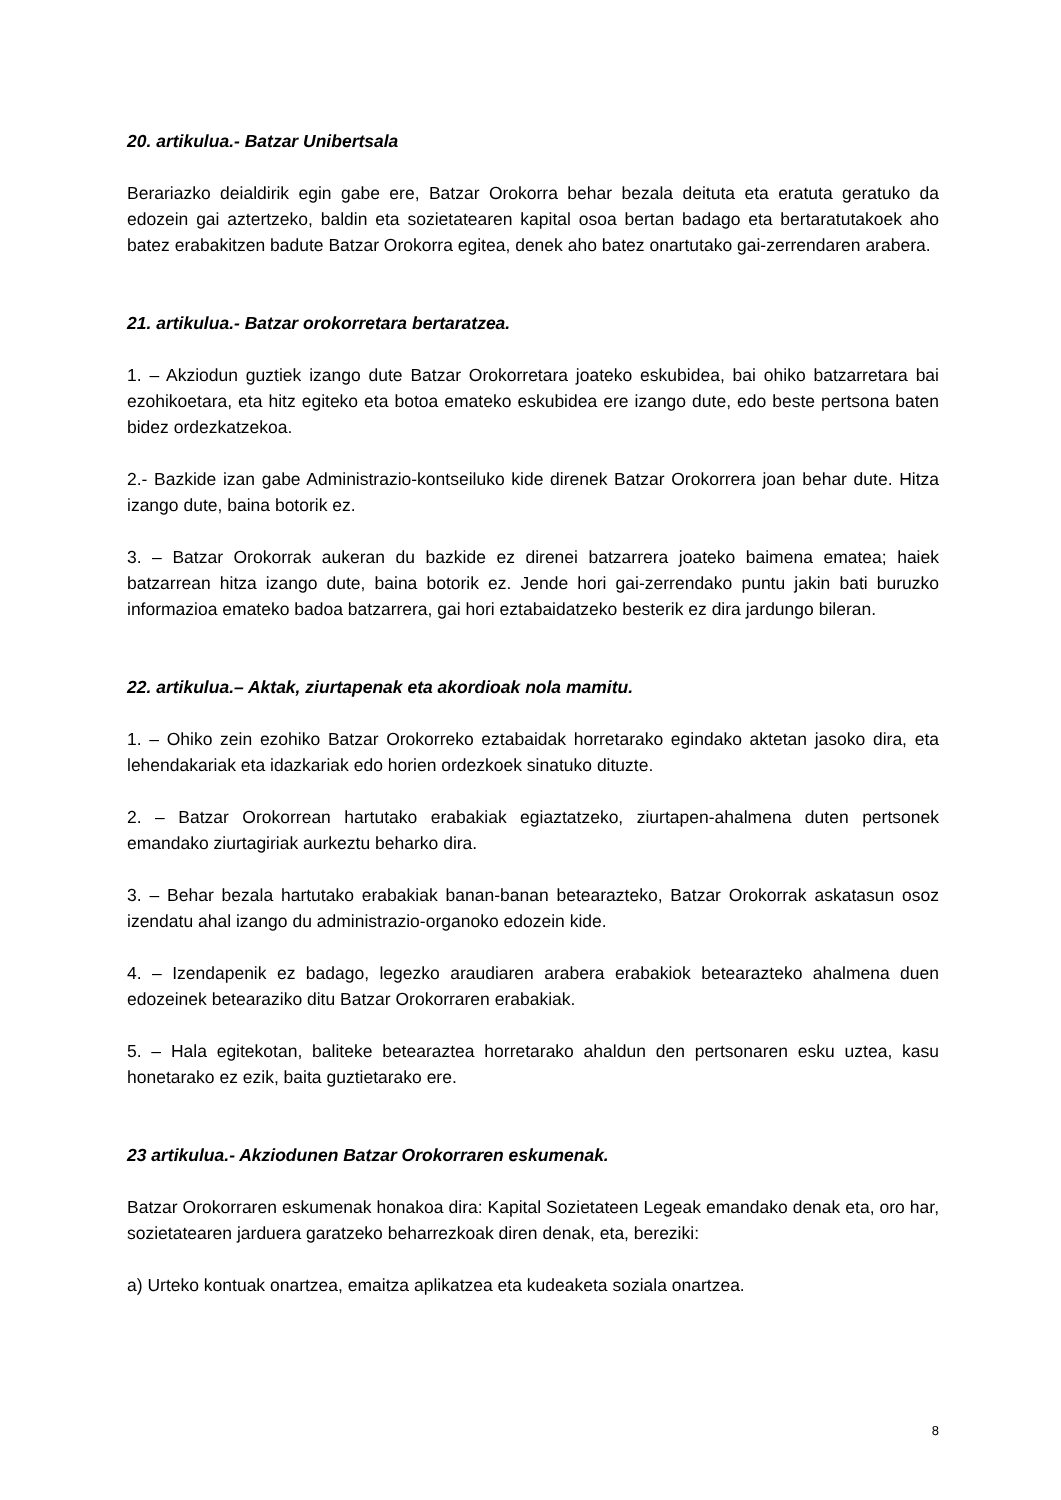20. artikulua.- Batzar Unibertsala
Berariazko deialdirik egin gabe ere, Batzar Orokorra behar bezala deituta eta eratuta geratuko da edozein gai aztertzeko, baldin eta sozietatearen kapital osoa bertan badago eta bertaratutakoek aho batez erabakitzen badute Batzar Orokorra egitea, denek aho batez onartutako gai-zerrendaren arabera.
21. artikulua.- Batzar orokorretara bertaratzea.
1. – Akziodun guztiek izango dute Batzar Orokorretara joateko eskubidea, bai ohiko batzarretara bai ezohikoetara, eta hitz egiteko eta botoa emateko eskubidea ere izango dute, edo beste pertsona baten bidez ordezkatzekoa.
2.- Bazkide izan gabe Administrazio-kontseiluko kide direnek Batzar Orokorrera joan behar dute. Hitza izango dute, baina botorik ez.
3. – Batzar Orokorrak aukeran du bazkide ez direnei batzarrera joateko baimena ematea; haiek batzarrean hitza izango dute, baina botorik ez. Jende hori gai-zerrendako puntu jakin bati buruzko informazioa emateko badoa batzarrera, gai hori eztabaidatzeko besterik ez dira jardungo bileran.
22. artikulua.– Aktak, ziurtapenak eta akordioak nola mamitu.
1. – Ohiko zein ezohiko Batzar Orokorreko eztabaidak horretarako egindako aktetan jasoko dira, eta lehendakariak eta idazkariak edo horien ordezkoek sinatuko dituzte.
2. – Batzar Orokorrean hartutako erabakiak egiaztatzeko, ziurtapen-ahalmena duten pertsonek emandako ziurtagiriak aurkeztu beharko dira.
3. – Behar bezala hartutako erabakiak banan-banan betearazteko, Batzar Orokorrak askatasun osoz izendatu ahal izango du administrazio-organoko edozein kide.
4. – Izendapenik ez badago, legezko araudiaren arabera erabakiok betearazteko ahalmena duen edozeinek betearaziko ditu Batzar Orokorraren erabakiak.
5. – Hala egitekotan, baliteke betearaztea horretarako ahaldun den pertsonaren esku uztea, kasu honetarako ez ezik, baita guztietarako ere.
23 artikulua.- Akziodunen Batzar Orokorraren eskumenak.
Batzar Orokorraren eskumenak honakoa dira: Kapital Sozietateen Legeak emandako denak eta, oro har, sozietatearen jarduera garatzeko beharrezkoak diren denak, eta, bereziki:
a) Urteko kontuak onartzea, emaitza aplikatzea eta kudeaketa soziala onartzea.
8